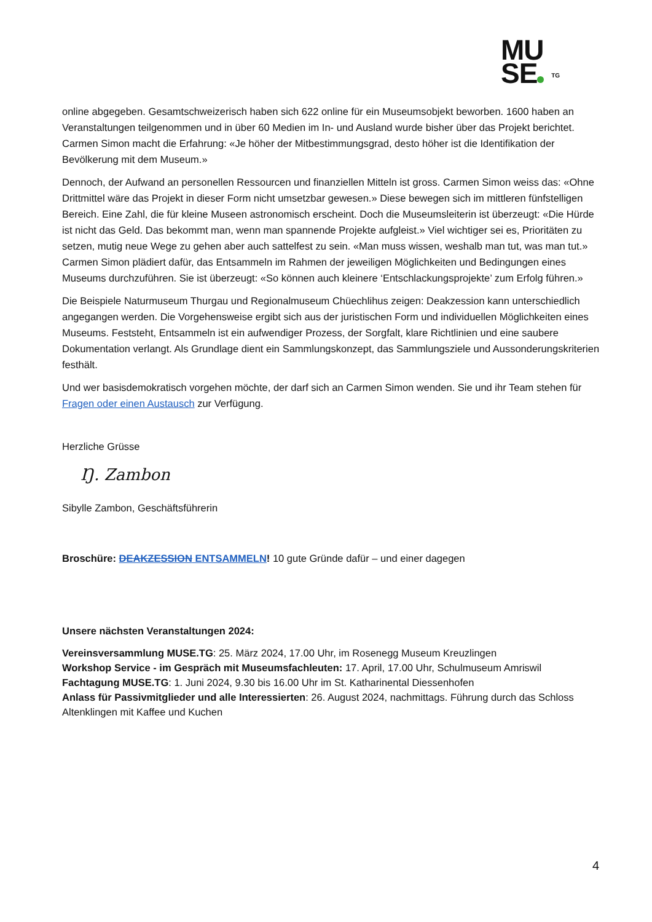MU
SE TG
online abgegeben. Gesamtschweizerisch haben sich 622 online für ein Museumsobjekt beworben. 1600 haben an Veranstaltungen teilgenommen und in über 60 Medien im In- und Ausland wurde bisher über das Projekt berichtet. Carmen Simon macht die Erfahrung: «Je höher der Mitbestimmungsgrad, desto höher ist die Identifikation der Bevölkerung mit dem Museum.»
Dennoch, der Aufwand an personellen Ressourcen und finanziellen Mitteln ist gross. Carmen Simon weiss das: «Ohne Drittmittel wäre das Projekt in dieser Form nicht umsetzbar gewesen.» Diese bewegen sich im mittleren fünfstelligen Bereich. Eine Zahl, die für kleine Museen astronomisch erscheint. Doch die Museumsleiterin ist überzeugt: «Die Hürde ist nicht das Geld. Das bekommt man, wenn man spannende Projekte aufgleist.» Viel wichtiger sei es, Prioritäten zu setzen, mutig neue Wege zu gehen aber auch sattelfest zu sein. «Man muss wissen, weshalb man tut, was man tut.» Carmen Simon plädiert dafür, das Entsammeln im Rahmen der jeweiligen Möglichkeiten und Bedingungen eines Museums durchzuführen. Sie ist überzeugt: «So können auch kleinere ‘Entschlackungsprojekte’ zum Erfolg führen.»
Die Beispiele Naturmuseum Thurgau und Regionalmuseum Chüechlihus zeigen: Deakzession kann unterschiedlich angegangen werden. Die Vorgehensweise ergibt sich aus der juristischen Form und individuellen Möglichkeiten eines Museums. Feststeht, Entsammeln ist ein aufwendiger Prozess, der Sorgfalt, klare Richtlinien und eine saubere Dokumentation verlangt. Als Grundlage dient ein Sammlungskonzept, das Sammlungsziele und Aussonderungskriterien festhält.
Und wer basisdemokratisch vorgehen möchte, der darf sich an Carmen Simon wenden. Sie und ihr Team stehen für Fragen oder einen Austausch zur Verfügung.
Herzliche Grüsse
Ŋ. Zambon
Sibylle Zambon, Geschäftsführerin
Broschüre: DEAKZESSION ENTSAMMELN! 10 gute Gründe dafür – und einer dagegen
Unsere nächsten Veranstaltungen 2024:
Vereinsversammlung MUSE.TG: 25. März 2024, 17.00 Uhr, im Rosenegg Museum Kreuzlingen
Workshop Service - im Gespräch mit Museumsfachleuten: 17. April, 17.00 Uhr, Schulmuseum Amriswil
Fachtagung MUSE.TG: 1. Juni 2024, 9.30 bis 16.00 Uhr im St. Katharinental Diessenhofen
Anlass für Passivmitglieder und alle Interessierten: 26. August 2024, nachmittags. Führung durch das Schloss Altenklingen mit Kaffee und Kuchen
4